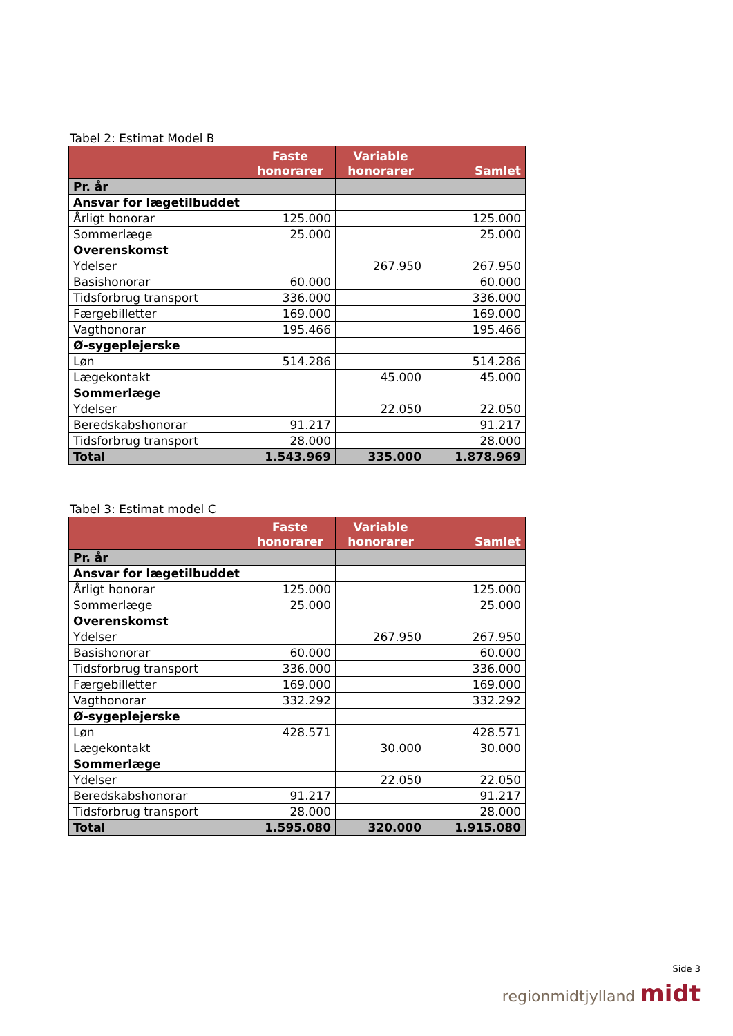Tabel 2: Estimat Model B
| | Faste honorarer | Variable honorarer | Samlet |
| --- | --- | --- | --- |
| Pr. år | | | |
| Ansvar for lægetilbuddet | | | |
| Årligt honorar | 125.000 | | 125.000 |
| Sommerlæge | 25.000 | | 25.000 |
| Overenskomst | | | |
| Ydelser | | 267.950 | 267.950 |
| Basishonorar | 60.000 | | 60.000 |
| Tidsforbrug transport | 336.000 | | 336.000 |
| Færgebilletter | 169.000 | | 169.000 |
| Vagthonorar | 195.466 | | 195.466 |
| Ø-sygeplejerske | | | |
| Løn | 514.286 | | 514.286 |
| Lægekontakt | | 45.000 | 45.000 |
| Sommerlæge | | | |
| Ydelser | | 22.050 | 22.050 |
| Beredskabshonorar | 91.217 | | 91.217 |
| Tidsforbrug transport | 28.000 | | 28.000 |
| Total | 1.543.969 | 335.000 | 1.878.969 |
Tabel 3: Estimat model C
| | Faste honorarer | Variable honorarer | Samlet |
| --- | --- | --- | --- |
| Pr. år | | | |
| Ansvar for lægetilbuddet | | | |
| Årligt honorar | 125.000 | | 125.000 |
| Sommerlæge | 25.000 | | 25.000 |
| Overenskomst | | | |
| Ydelser | | 267.950 | 267.950 |
| Basishonorar | 60.000 | | 60.000 |
| Tidsforbrug transport | 336.000 | | 336.000 |
| Færgebilletter | 169.000 | | 169.000 |
| Vagthonorar | 332.292 | | 332.292 |
| Ø-sygeplejerske | | | |
| Løn | 428.571 | | 428.571 |
| Lægekontakt | | 30.000 | 30.000 |
| Sommerlæge | | | |
| Ydelser | | 22.050 | 22.050 |
| Beredskabshonorar | 91.217 | | 91.217 |
| Tidsforbrug transport | 28.000 | | 28.000 |
| Total | 1.595.080 | 320.000 | 1.915.080 |
Side 3
regionmidtjylland midt